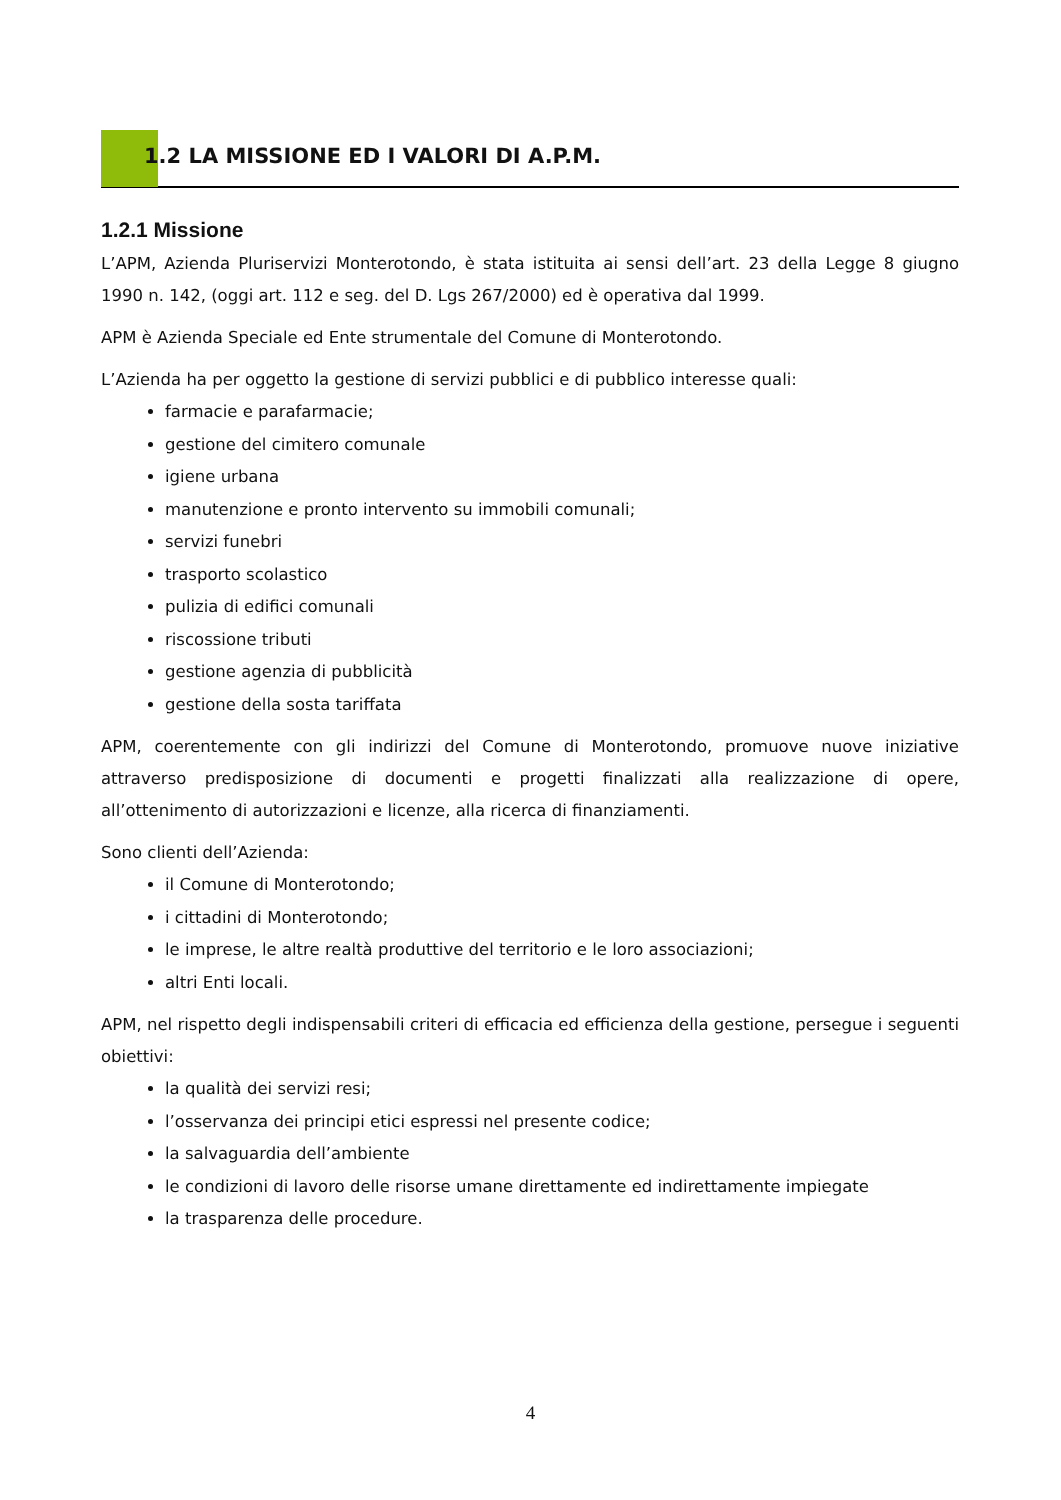1.2 LA MISSIONE ED I VALORI DI A.P.M.
1.2.1 Missione
L’APM, Azienda Pluriservizi Monterotondo, è stata istituita ai sensi dell’art. 23 della Legge 8 giugno 1990 n. 142, (oggi art. 112 e seg. del D. Lgs 267/2000) ed è operativa dal 1999.
APM è Azienda Speciale ed Ente strumentale del Comune di Monterotondo.
L’Azienda ha per oggetto la gestione di servizi pubblici e di pubblico interesse quali:
farmacie e parafarmacie;
gestione del cimitero comunale
igiene urbana
manutenzione e pronto intervento su immobili comunali;
servizi funebri
trasporto scolastico
pulizia di edifici comunali
riscossione tributi
gestione agenzia di pubblicità
gestione della sosta tariffata
APM, coerentemente con gli indirizzi del Comune di Monterotondo, promuove nuove iniziative attraverso predisposizione di documenti e progetti finalizzati alla realizzazione di opere, all’ottenimento di autorizzazioni e licenze, alla ricerca di finanziamenti.
Sono clienti dell’Azienda:
il Comune di Monterotondo;
i cittadini di Monterotondo;
le imprese, le altre realtà produttive del territorio e le loro associazioni;
altri Enti locali.
APM, nel rispetto degli indispensabili criteri di efficacia ed efficienza della gestione, persegue i seguenti obiettivi:
la qualità dei servizi resi;
l’osservanza dei principi etici espressi nel presente codice;
la salvaguardia dell’ambiente
le condizioni di lavoro delle risorse umane direttamente ed indirettamente impiegate
la trasparenza delle procedure.
4